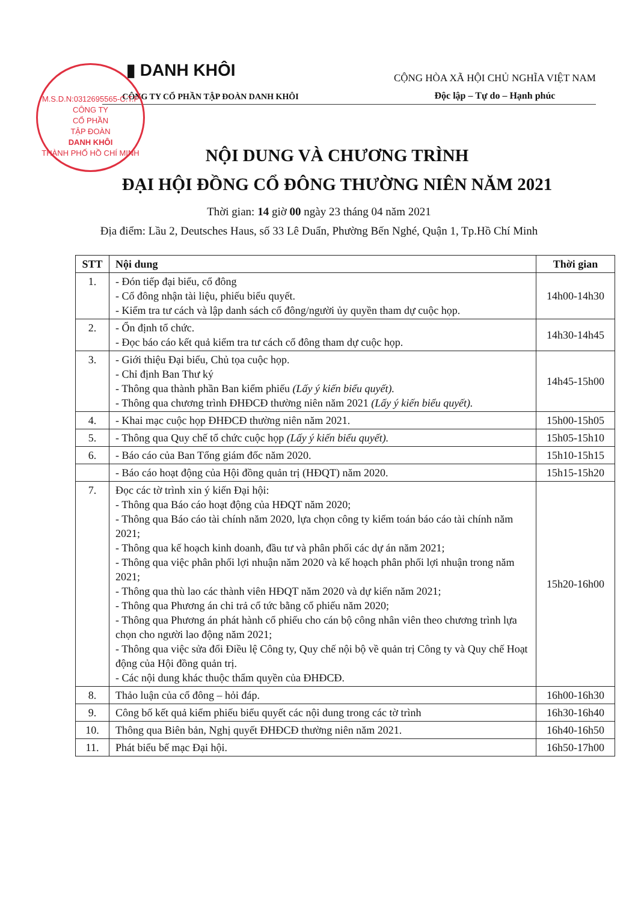M.S.D.N:0312695565-C.T.P
CÔNG TY
CỔ PHẦN
TẬP ĐOÀN
DANH KHÔI
THÀNH PHỐ HỒ CHÍ MINH
▮ DANH KHÔI
CÔNG TY CỔ PHẦN TẬP ĐOÀN DANH KHÔI
CỘNG HÒA XÃ HỘI CHỦ NGHĨA VIỆT NAM
Độc lập – Tự do – Hạnh phúc
NỘI DUNG VÀ CHƯƠNG TRÌNH
ĐẠI HỘI ĐỒNG CỔ ĐÔNG THƯỜNG NIÊN NĂM 2021
Thời gian: 14 giờ 00 ngày 23 tháng 04 năm 2021
Địa điểm: Lầu 2, Deutsches Haus, số 33 Lê Duẩn, Phường Bến Nghé, Quận 1, Tp.Hồ Chí Minh
| STT | Nội dung | Thời gian |
| --- | --- | --- |
| 1. | - Đón tiếp đại biểu, cổ đông - Cổ đông nhận tài liệu, phiếu biểu quyết. - Kiểm tra tư cách và lập danh sách cổ đông/người ủy quyền tham dự cuộc họp. | 14h00-14h30 |
| 2. | - Ổn định tổ chức. - Đọc báo cáo kết quả kiểm tra tư cách cổ đông tham dự cuộc họp. | 14h30-14h45 |
| 3. | - Giới thiệu Đại biểu, Chủ tọa cuộc họp. - Chỉ định Ban Thư ký - Thông qua thành phần Ban kiểm phiếu (Lấy ý kiến biểu quyết). - Thông qua chương trình ĐHĐCĐ thường niên năm 2021 (Lấy ý kiến biểu quyết). | 14h45-15h00 |
| 4. | - Khai mạc cuộc họp ĐHĐCĐ thường niên năm 2021. | 15h00-15h05 |
| 5. | - Thông qua Quy chế tổ chức cuộc họp (Lấy ý kiến biểu quyết). | 15h05-15h10 |
| 6. | - Báo cáo của Ban Tổng giám đốc năm 2020. | 15h10-15h15 |
| | - Báo cáo hoạt động của Hội đồng quản trị (HĐQT) năm 2020. | 15h15-15h20 |
| 7. | Đọc các tờ trình xin ý kiến Đại hội: - Thông qua Báo cáo hoạt động của HĐQT năm 2020; - Thông qua Báo cáo tài chính năm 2020, lựa chọn công ty kiểm toán báo cáo tài chính năm 2021; - Thông qua kế hoạch kinh doanh, đầu tư và phân phối các dự án năm 2021; - Thông qua việc phân phối lợi nhuận năm 2020 và kế hoạch phân phối lợi nhuận trong năm 2021; - Thông qua thù lao các thành viên HĐQT năm 2020 và dự kiến năm 2021; - Thông qua Phương án chi trả cổ tức bằng cổ phiếu năm 2020; - Thông qua Phương án phát hành cổ phiếu cho cán bộ công nhân viên theo chương trình lựa chọn cho người lao động năm 2021; - Thông qua việc sửa đổi Điều lệ Công ty, Quy chế nội bộ về quản trị Công ty và Quy chế Hoạt động của Hội đồng quản trị. - Các nội dung khác thuộc thẩm quyền của ĐHĐCĐ. | 15h20-16h00 |
| 8. | Thảo luận của cổ đông – hỏi đáp. | 16h00-16h30 |
| 9. | Công bố kết quả kiểm phiếu biểu quyết các nội dung trong các tờ trình | 16h30-16h40 |
| 10. | Thông qua Biên bản, Nghị quyết ĐHĐCĐ thường niên năm 2021. | 16h40-16h50 |
| 11. | Phát biểu bế mạc Đại hội. | 16h50-17h00 |